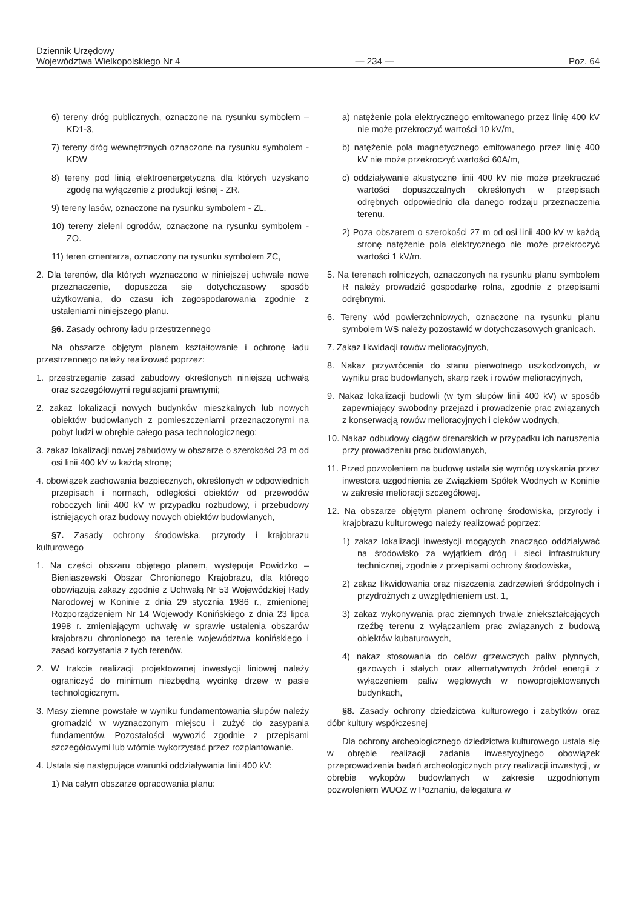Dziennik Urzędowy
Województwa Wielkopolskiego Nr 4
— 234 —
Poz. 64
6) tereny dróg publicznych, oznaczone na rysunku symbolem – KD1-3,
7) tereny dróg wewnętrznych oznaczone na rysunku symbolem - KDW
8) tereny pod linią elektroenergetyczną dla których uzyskano zgodę na wyłączenie z produkcji leśnej - ZR.
9) tereny lasów, oznaczone na rysunku symbolem - ZL.
10) tereny zieleni ogrodów, oznaczone na rysunku symbolem - ZO.
11) teren cmentarza, oznaczony na rysunku symbolem ZC,
2. Dla terenów, dla których wyznaczono w niniejszej uchwale nowe przeznaczenie, dopuszcza się dotychczasowy sposób użytkowania, do czasu ich zagospodarowania zgodnie z ustaleniami niniejszego planu.
§6. Zasady ochrony ładu przestrzennego
Na obszarze objętym planem kształtowanie i ochronę ładu przestrzennego należy realizować poprzez:
1. przestrzeganie zasad zabudowy określonych niniejszą uchwałą oraz szczegółowymi regulacjami prawnymi;
2. zakaz lokalizacji nowych budynków mieszkalnych lub nowych obiektów budowlanych z pomieszczeniami przeznaczonymi na pobyt ludzi w obrębie całego pasa technologicznego;
3. zakaz lokalizacji nowej zabudowy w obszarze o szerokości 23 m od osi linii 400 kV w każdą stronę;
4. obowiązek zachowania bezpiecznych, określonych w odpowiednich przepisach i normach, odległości obiektów od przewodów roboczych linii 400 kV w przypadku rozbudowy, i przebudowy istniejących oraz budowy nowych obiektów budowlanych,
§7. Zasady ochrony środowiska, przyrody i krajobrazu kulturowego
1. Na części obszaru objętego planem, występuje Powidzko – Bieniaszewski Obszar Chronionego Krajobrazu, dla którego obowiązują zakazy zgodnie z Uchwałą Nr 53 Wojewódzkiej Rady Narodowej w Koninie z dnia 29 stycznia 1986 r., zmienionej Rozporządzeniem Nr 14 Wojewody Konińskiego z dnia 23 lipca 1998 r. zmieniającym uchwałę w sprawie ustalenia obszarów krajobrazu chronionego na terenie województwa konińskiego i zasad korzystania z tych terenów.
2. W trakcie realizacji projektowanej inwestycji liniowej należy ograniczyć do minimum niezbędną wycinkę drzew w pasie technologicznym.
3. Masy ziemne powstałe w wyniku fundamentowania słupów należy gromadzić w wyznaczonym miejscu i zużyć do zasypania fundamentów. Pozostałości wywozić zgodnie z przepisami szczegółowymi lub wtórnie wykorzystać przez rozplantowanie.
4. Ustala się następujące warunki oddziaływania linii 400 kV:
1) Na całym obszarze opracowania planu:
a) natężenie pola elektrycznego emitowanego przez linię 400 kV nie może przekroczyć wartości 10 kV/m,
b) natężenie pola magnetycznego emitowanego przez linię 400 kV nie może przekroczyć wartości 60A/m,
c) oddziaływanie akustyczne linii 400 kV nie może przekraczać wartości dopuszczalnych określonych w przepisach odrębnych odpowiednio dla danego rodzaju przeznaczenia terenu.
2) Poza obszarem o szerokości 27 m od osi linii 400 kV w każdą stronę natężenie pola elektrycznego nie może przekroczyć wartości 1 kV/m.
5. Na terenach rolniczych, oznaczonych na rysunku planu symbolem R należy prowadzić gospodarkę rolna, zgodnie z przepisami odrębnymi.
6. Tereny wód powierzchniowych, oznaczone na rysunku planu symbolem WS należy pozostawić w dotychczasowych granicach.
7. Zakaz likwidacji rowów melioracyjnych,
8. Nakaz przywrócenia do stanu pierwotnego uszkodzonych, w wyniku prac budowlanych, skarp rzek i rowów melioracyjnych,
9. Nakaz lokalizacji budowli (w tym słupów linii 400 kV) w sposób zapewniający swobodny przejazd i prowadzenie prac związanych z konserwacją rowów melioracyjnych i cieków wodnych,
10. Nakaz odbudowy ciągów drenarskich w przypadku ich naruszenia przy prowadzeniu prac budowlanych,
11. Przed pozwoleniem na budowę ustala się wymóg uzyskania przez inwestora uzgodnienia ze Związkiem Spółek Wodnych w Koninie w zakresie melioracji szczegółowej.
12. Na obszarze objętym planem ochronę środowiska, przyrody i krajobrazu kulturowego należy realizować poprzez:
1) zakaz lokalizacji inwestycji mogących znacząco oddziaływać na środowisko za wyjątkiem dróg i sieci infrastruktury technicznej, zgodnie z przepisami ochrony środowiska,
2) zakaz likwidowania oraz niszczenia zadrzewień śródpolnych i przydrożnych z uwzględnieniem ust. 1,
3) zakaz wykonywania prac ziemnych trwale zniekształcających rzeźbę terenu z wyłączaniem prac związanych z budową obiektów kubaturowych,
4) nakaz stosowania do celów grzewczych paliw płynnych, gazowych i stałych oraz alternatywnych źródeł energii z wyłączeniem paliw węglowych w nowoprojektowanych budynkach,
§8. Zasady ochrony dziedzictwa kulturowego i zabytków oraz dóbr kultury współczesnej
Dla ochrony archeologicznego dziedzictwa kulturowego ustala się w obrębie realizacji zadania inwestycyjnego obowiązek przeprowadzenia badań archeologicznych przy realizacji inwestycji, w obrębie wykopów budowlanych w zakresie uzgodnionym pozwoleniem WUOZ w Poznaniu, delegatura w